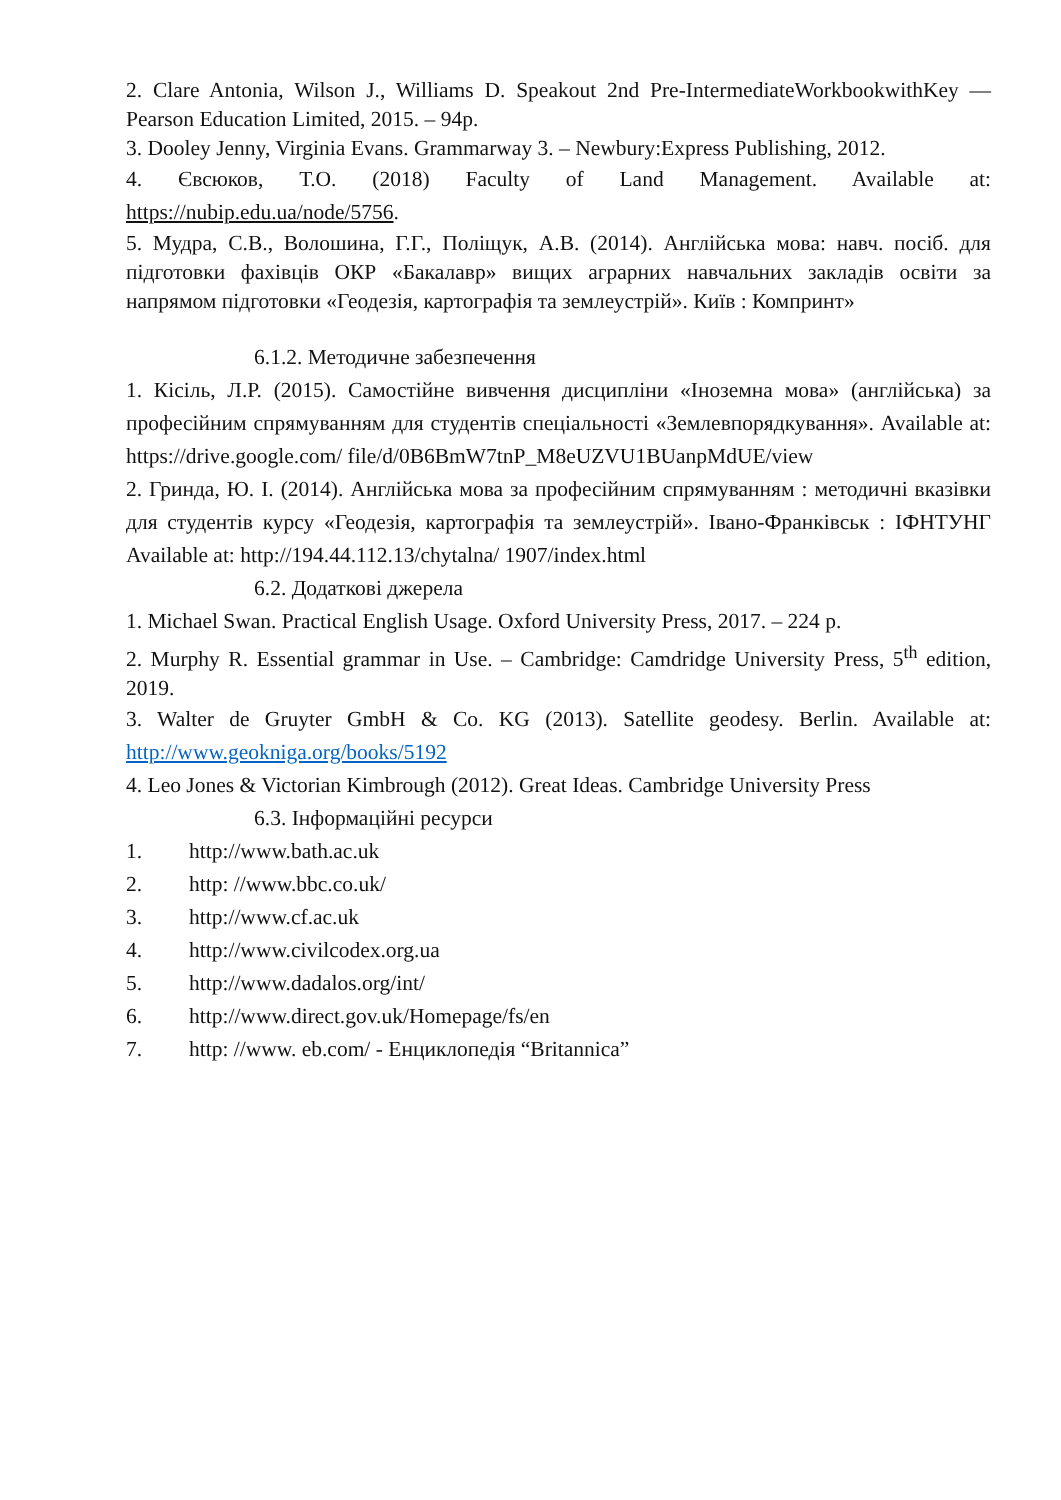2. Clare Antonia, Wilson J., Williams D. Speakout 2nd Pre-IntermediateWorkbookwithKey — Pearson Education Limited, 2015. – 94p.
3. Dooley Jenny, Virginia Evans. Grammarway 3. – Newbury:Express Publishing, 2012.
4. Євсюков, Т.О. (2018) Faculty of Land Management. Available at: https://nubip.edu.ua/node/5756.
5. Мудра, С.В., Волошина, Г.Г., Поліщук, А.В. (2014). Англійська мова: навч. посіб. для підготовки фахівців ОКР «Бакалавр» вищих аграрних навчальних закладів освіти за напрямом підготовки «Геодезія, картографія та землеустрій». Київ : Компринт»
6.1.2. Методичне забезпечення
1. Кісіль, Л.Р. (2015). Самостійне вивчення дисципліни «Іноземна мова» (англійська) за професійним спрямуванням для студентів спеціальності «Землевпорядкування». Available at: https://drive.google.com/ file/d/0B6BmW7tnP_M8eUZVU1BUanpMdUE/view
2. Гринда, Ю. І. (2014). Англійська мова за професійним спрямуванням : методичні вказівки для студентів курсу «Геодезія, картографія та землеустрій». Івано-Франківськ : ІФНТУНГ Available at: http://194.44.112.13/chytalna/ 1907/index.html
6.2. Додаткові джерела
1. Michael Swan. Practical English Usage. Oxford University Press, 2017. – 224 p.
2. Murphy R. Essential grammar in Use. – Cambridge: Camdridge University Press, 5<sup>th</sup> edition, 2019.
3. Walter de Gruyter GmbH & Co. KG (2013). Satellite geodesy. Berlin. Available at: http://www.geokniga.org/books/5192
4. Leo Jones & Victorian Kimbrough (2012). Great Ideas. Cambridge University Press
6.3. Інформаційні ресурси
1. http://www.bath.ac.uk
2. http: //www.bbc.co.uk/
3. http://www.cf.ac.uk
4. http://www.civilcodex.org.ua
5. http://www.dadalos.org/int/
6. http://www.direct.gov.uk/Homepage/fs/en
7. http: //www. eb.com/ - Енциклопедія “Britannica”